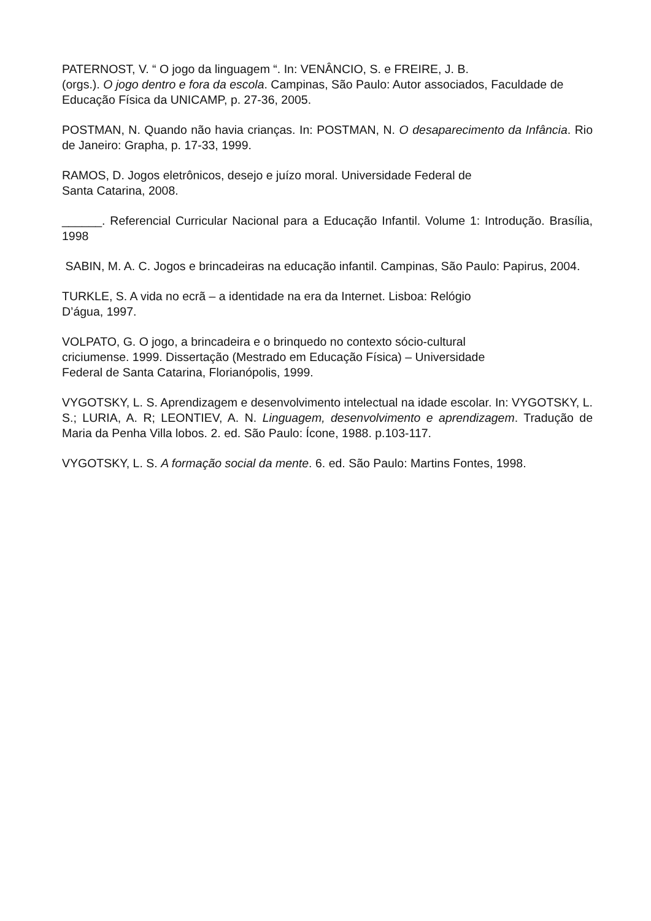PATERNOST, V. “ O jogo da linguagem “. In: VENÂNCIO, S. e FREIRE, J. B.
(orgs.). O jogo dentro e fora da escola. Campinas, São Paulo: Autor associados, Faculdade de Educação Física da UNICAMP, p. 27-36, 2005.
POSTMAN, N. Quando não havia crianças. In: POSTMAN, N. O desaparecimento da Infância. Rio de Janeiro: Grapha, p. 17-33, 1999.
RAMOS, D. Jogos eletrônicos, desejo e juízo moral. Universidade Federal de
Santa Catarina, 2008.
______. Referencial Curricular Nacional para a Educação Infantil. Volume 1: Introdução. Brasília, 1998
SABIN, M. A. C. Jogos e brincadeiras na educação infantil. Campinas, São Paulo: Papirus, 2004.
TURKLE, S. A vida no ecrã – a identidade na era da Internet. Lisboa: Relógio
D’água, 1997.
VOLPATO, G. O jogo, a brincadeira e o brinquedo no contexto sócio-cultural
criciumense. 1999. Dissertação (Mestrado em Educação Física) – Universidade
Federal de Santa Catarina, Florianópolis, 1999.
VYGOTSKY, L. S. Aprendizagem e desenvolvimento intelectual na idade escolar. In: VYGOTSKY, L. S.; LURIA, A. R; LEONTIEV, A. N. Linguagem, desenvolvimento e aprendizagem. Tradução de Maria da Penha Villa lobos. 2. ed. São Paulo: Ícone, 1988. p.103-117.
VYGOTSKY, L. S. A formação social da mente. 6. ed. São Paulo: Martins Fontes, 1998.